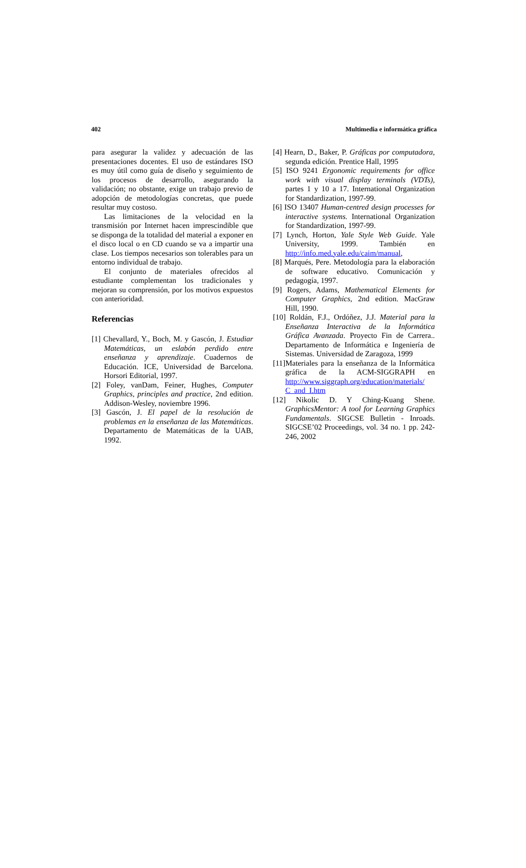402 Multimedia e informática gráfica
para asegurar la validez y adecuación de las presentaciones docentes. El uso de estándares ISO es muy útil como guía de diseño y seguimiento de los procesos de desarrollo, asegurando la validación; no obstante, exige un trabajo previo de adopción de metodologías concretas, que puede resultar muy costoso.
Las limitaciones de la velocidad en la transmisión por Internet hacen imprescindible que se disponga de la totalidad del material a exponer en el disco local o en CD cuando se va a impartir una clase. Los tiempos necesarios son tolerables para un entorno individual de trabajo.
El conjunto de materiales ofrecidos al estudiante complementan los tradicionales y mejoran su comprensión, por los motivos expuestos con anterioridad.
Referencias
[1] Chevallard, Y., Boch, M. y Gascón, J. Estudiar Matemáticas, un eslabón perdido entre enseñanza y aprendizaje. Cuadernos de Educación. ICE, Universidad de Barcelona. Horsori Editorial, 1997.
[2] Foley, vanDam, Feiner, Hughes, Computer Graphics, principles and practice, 2nd edition. Addison-Wesley, noviembre 1996.
[3] Gascón, J. El papel de la resolución de problemas en la enseñanza de las Matemáticas. Departamento de Matemáticas de la UAB, 1992.
[4] Hearn, D., Baker, P. Gráficas por computadora, segunda edición. Prentice Hall, 1995
[5] ISO 9241 Ergonomic requirements for office work with visual display terminals (VDTs), partes 1 y 10 a 17. International Organization for Standardization, 1997-99.
[6] ISO 13407 Human-centred design processes for interactive systems. International Organization for Standardization, 1997-99.
[7] Lynch, Horton, Yale Style Web Guide. Yale University, 1999. También en http://info.med.yale.edu/caim/manual,
[8] Marqués, Pere. Metodología para la elaboración de software educativo. Comunicación y pedagogía, 1997.
[9] Rogers, Adams, Mathematical Elements for Computer Graphics, 2nd edition. MacGraw Hill, 1990.
[10] Roldán, F.J., Ordóñez, J.J. Material para la Enseñanza Interactiva de la Informática Gráfica Avanzada. Proyecto Fin de Carrera.. Departamento de Informática e Ingeniería de Sistemas. Universidad de Zaragoza, 1999
[11]Materiales para la enseñanza de la Informática gráfica de la ACM-SIGGRAPH en http://www.siggraph.org/education/materials/ C_and_I.htm
[12] Nikolic D. Y Ching-Kuang Shene. GraphicsMentor: A tool for Learning Graphics Fundamentals. SIGCSE Bulletin - Inroads. SIGCSE’02 Proceedings, vol. 34 no. 1 pp. 242-246, 2002